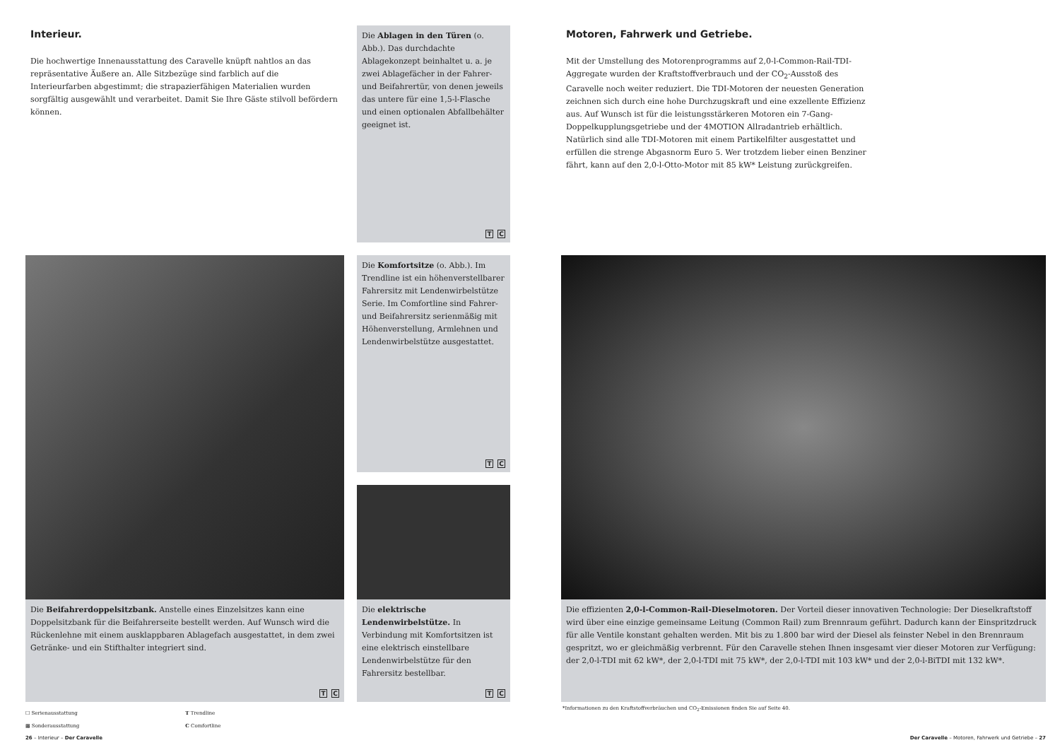Interieur.
Die hochwertige Innenausstattung des Caravelle knüpft nahtlos an das repräsentative Äußere an. Alle Sitzbezüge sind farblich auf die Interieurfarben abgestimmt; die strapazierfähigen Materialien wurden sorgfältig ausgewählt und verarbeitet. Damit Sie Ihre Gäste stilvoll befördern können.
Die Ablagen in den Türen (o. Abb.). Das durchdachte Ablagekonzept beinhaltet u. a. je zwei Ablagefächer in der Fahrer- und Beifahrertür, von denen jeweils das untere für eine 1,5-l-Flasche und einen optionalen Abfallbehälter geeignet ist.
T C
Motoren, Fahrwerk und Getriebe.
Mit der Umstellung des Motorenprogramms auf 2,0-l-Common-Rail-TDI-Aggregate wurden der Kraftstoffverbrauch und der CO<sub>2</sub>-Ausstoß des Caravelle noch weiter reduziert. Die TDI-Motoren der neuesten Generation zeichnen sich durch eine hohe Durchzugskraft und eine exzellente Effizienz aus. Auf Wunsch ist für die leistungsstärkeren Motoren ein 7-Gang-Doppelkupplungsgetriebe und der 4MOTION Allradantrieb erhältlich. Natürlich sind alle TDI-Motoren mit einem Partikelfilter ausgestattet und erfüllen die strenge Abgasnorm Euro 5. Wer trotzdem lieber einen Benziner fährt, kann auf den 2,0-l-Otto-Motor mit 85 kW* Leistung zurückgreifen.
Die Komfortsitze (o. Abb.). Im Trendline ist ein höhenverstellbarer Fahrersitz mit Lendenwirbelstütze Serie. Im Comfortline sind Fahrer- und Beifahrersitz serienmäßig mit Höhenverstellung, Armlehnen und Lendenwirbelstütze ausgestattet.
T C
Die Beifahrerdoppelsitzbank. Anstelle eines Einzelsitzes kann eine Doppelsitzbank für die Beifahrerseite bestellt werden. Auf Wunsch wird die Rückenlehne mit einem ausklappbaren Ablagefach ausgestattet, in dem zwei Getränke- und ein Stifthalter integriert sind.
T C
Die elektrische Lendenwirbelstütze. In Verbindung mit Komfortsitzen ist eine elektrisch einstellbare Lendenwirbelstütze für den Fahrersitz bestellbar.
T C
Die effizienten 2,0-l-Common-Rail-Dieselmotoren. Der Vorteil dieser innovativen Technologie: Der Dieselkraftstoff wird über eine einzige gemeinsame Leitung (Common Rail) zum Brennraum geführt. Dadurch kann der Einspritzdruck für alle Ventile konstant gehalten werden. Mit bis zu 1.800 bar wird der Diesel als feinster Nebel in den Brennraum gespritzt, wo er gleichmäßig verbrennt. Für den Caravelle stehen Ihnen insgesamt vier dieser Motoren zur Verfügung: der 2,0-l-TDI mit 62 kW*, der 2,0-l-TDI mit 75 kW*, der 2,0-l-TDI mit 103 kW* und der 2,0-l-BiTDI mit 132 kW*.
☐ Serienausstattung
▩ Sonderausstattung
T Trendline
C Comfortline
*Informationen zu den Kraftstoffverbräuchen und CO<sub>2</sub>-Emissionen finden Sie auf Seite 40.
26 – Interieur – Der Caravelle
Der Caravelle – Motoren, Fahrwerk und Getriebe – 27